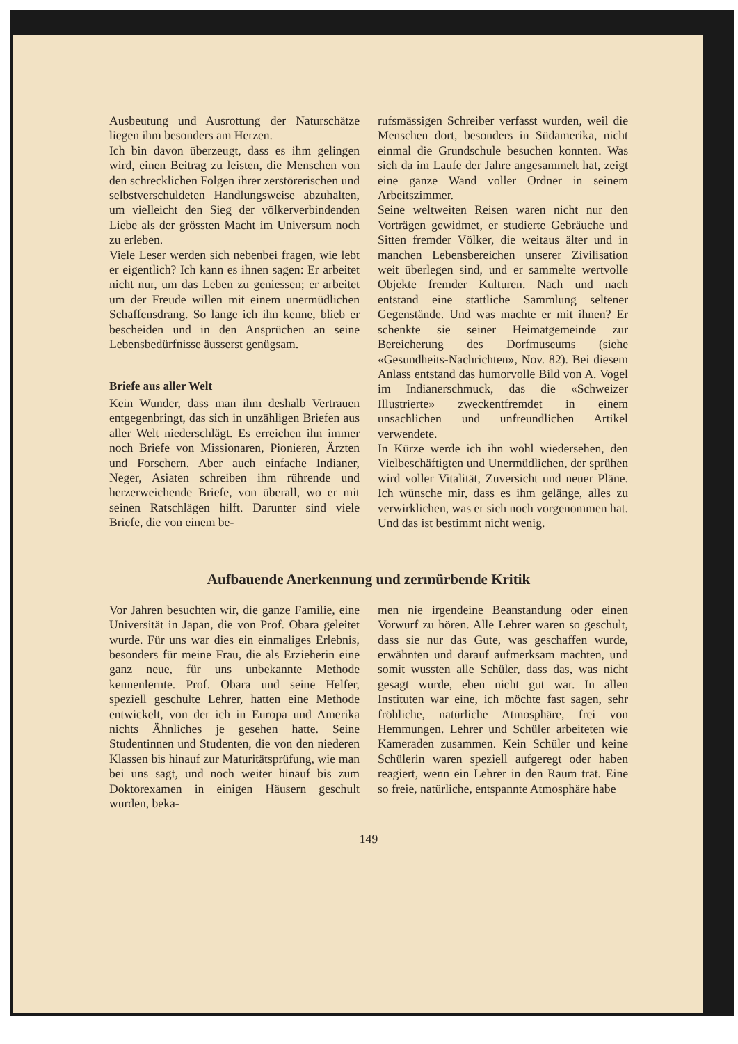Ausbeutung und Ausrottung der Naturschätze liegen ihm besonders am Herzen.
Ich bin davon überzeugt, dass es ihm gelingen wird, einen Beitrag zu leisten, die Menschen von den schrecklichen Folgen ihrer zerstörerischen und selbstverschuldeten Handlungsweise abzuhalten, um vielleicht den Sieg der völkerverbindenden Liebe als der grössten Macht im Universum noch zu erleben.
Viele Leser werden sich nebenbei fragen, wie lebt er eigentlich? Ich kann es ihnen sagen: Er arbeitet nicht nur, um das Leben zu geniessen; er arbeitet um der Freude willen mit einem unermüdlichen Schaffensdrang. So lange ich ihn kenne, blieb er bescheiden und in den Ansprüchen an seine Lebensbedürfnisse äusserst genügsam.
Briefe aus aller Welt
Kein Wunder, dass man ihm deshalb Vertrauen entgegenbringt, das sich in unzähligen Briefen aus aller Welt niederschlägt. Es erreichen ihn immer noch Briefe von Missionaren, Pionieren, Ärzten und Forschern. Aber auch einfache Indianer, Neger, Asiaten schreiben ihm rührende und herzerweichende Briefe, von überall, wo er mit seinen Ratschlägen hilft. Darunter sind viele Briefe, die von einem be-
rufsmässigen Schreiber verfasst wurden, weil die Menschen dort, besonders in Südamerika, nicht einmal die Grundschule besuchen konnten. Was sich da im Laufe der Jahre angesammelt hat, zeigt eine ganze Wand voller Ordner in seinem Arbeitszimmer.
Seine weltweiten Reisen waren nicht nur den Vorträgen gewidmet, er studierte Gebräuche und Sitten fremder Völker, die weitaus älter und in manchen Lebensbereichen unserer Zivilisation weit überlegen sind, und er sammelte wertvolle Objekte fremder Kulturen. Nach und nach entstand eine stattliche Sammlung seltener Gegenstände. Und was machte er mit ihnen? Er schenkte sie seiner Heimatgemeinde zur Bereicherung des Dorfmuseums (siehe «Gesundheits-Nachrichten», Nov. 82). Bei diesem Anlass entstand das humorvolle Bild von A. Vogel im Indianerschmuck, das die «Schweizer Illustrierte» zweckentfremdet in einem unsachlichen und unfreundlichen Artikel verwendete.
In Kürze werde ich ihn wohl wiedersehen, den Vielbeschäftigten und Unermüdlichen, der sprühen wird voller Vitalität, Zuversicht und neuer Pläne. Ich wünsche mir, dass es ihm gelänge, alles zu verwirklichen, was er sich noch vorgenommen hat. Und das ist bestimmt nicht wenig.
Aufbauende Anerkennung und zermürbende Kritik
Vor Jahren besuchten wir, die ganze Familie, eine Universität in Japan, die von Prof. Obara geleitet wurde. Für uns war dies ein einmaliges Erlebnis, besonders für meine Frau, die als Erzieherin eine ganz neue, für uns unbekannte Methode kennenlernte. Prof. Obara und seine Helfer, speziell geschulte Lehrer, hatten eine Methode entwickelt, von der ich in Europa und Amerika nichts Ähnliches je gesehen hatte. Seine Studentinnen und Studenten, die von den niederen Klassen bis hinauf zur Maturitätsprüfung, wie man bei uns sagt, und noch weiter hinauf bis zum Doktorexamen in einigen Häusern geschult wurden, beka-
men nie irgendeine Beanstandung oder einen Vorwurf zu hören. Alle Lehrer waren so geschult, dass sie nur das Gute, was geschaffen wurde, erwähnten und darauf aufmerksam machten, und somit wussten alle Schüler, dass das, was nicht gesagt wurde, eben nicht gut war. In allen Instituten war eine, ich möchte fast sagen, sehr fröhliche, natürliche Atmosphäre, frei von Hemmungen. Lehrer und Schüler arbeiteten wie Kameraden zusammen. Kein Schüler und keine Schülerin waren speziell aufgeregt oder haben reagiert, wenn ein Lehrer in den Raum trat. Eine so freie, natürliche, entspannte Atmosphäre habe
149